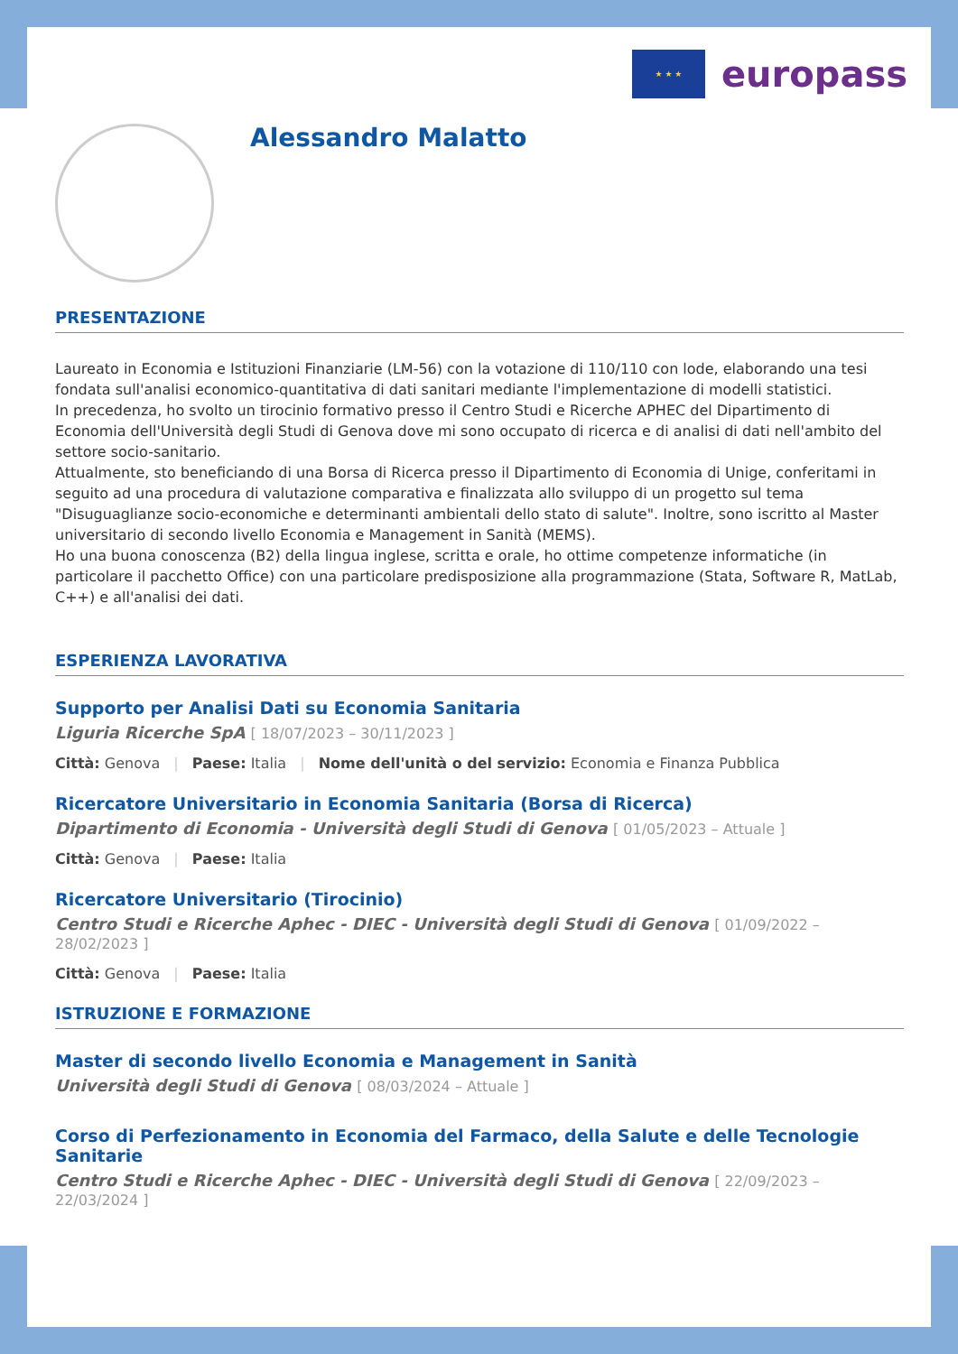★ ★ ★
europass
Alessandro Malatto
PRESENTAZIONE
Laureato in Economia e Istituzioni Finanziarie (LM-56) con la votazione di 110/110 con lode, elaborando una tesi fondata sull'analisi economico-quantitativa di dati sanitari mediante l'implementazione di modelli statistici.
In precedenza, ho svolto un tirocinio formativo presso il Centro Studi e Ricerche APHEC del Dipartimento di Economia dell'Università degli Studi di Genova dove mi sono occupato di ricerca e di analisi di dati nell'ambito del settore socio-sanitario.
Attualmente, sto beneficiando di una Borsa di Ricerca presso il Dipartimento di Economia di Unige, conferitami in seguito ad una procedura di valutazione comparativa e finalizzata allo sviluppo di un progetto sul tema "Disuguaglianze socio-economiche e determinanti ambientali dello stato di salute". Inoltre, sono iscritto al Master universitario di secondo livello Economia e Management in Sanità (MEMS).
Ho una buona conoscenza (B2) della lingua inglese, scritta e orale, ho ottime competenze informatiche (in particolare il pacchetto Office) con una particolare predisposizione alla programmazione (Stata, Software R, MatLab, C++) e all'analisi dei dati.
ESPERIENZA LAVORATIVA
Supporto per Analisi Dati su Economia Sanitaria
Liguria Ricerche SpA [ 18/07/2023 – 30/11/2023 ]
Città: Genova | Paese: Italia | Nome dell'unità o del servizio: Economia e Finanza Pubblica
Ricercatore Universitario in Economia Sanitaria (Borsa di Ricerca)
Dipartimento di Economia - Università degli Studi di Genova [ 01/05/2023 – Attuale ]
Città: Genova | Paese: Italia
Ricercatore Universitario (Tirocinio)
Centro Studi e Ricerche Aphec - DIEC - Università degli Studi di Genova [ 01/09/2022 – 28/02/2023 ]
Città: Genova | Paese: Italia
ISTRUZIONE E FORMAZIONE
Master di secondo livello Economia e Management in Sanità
Università degli Studi di Genova [ 08/03/2024 – Attuale ]
Corso di Perfezionamento in Economia del Farmaco, della Salute e delle Tecnologie Sanitarie
Centro Studi e Ricerche Aphec - DIEC - Università degli Studi di Genova [ 22/09/2023 – 22/03/2024 ]